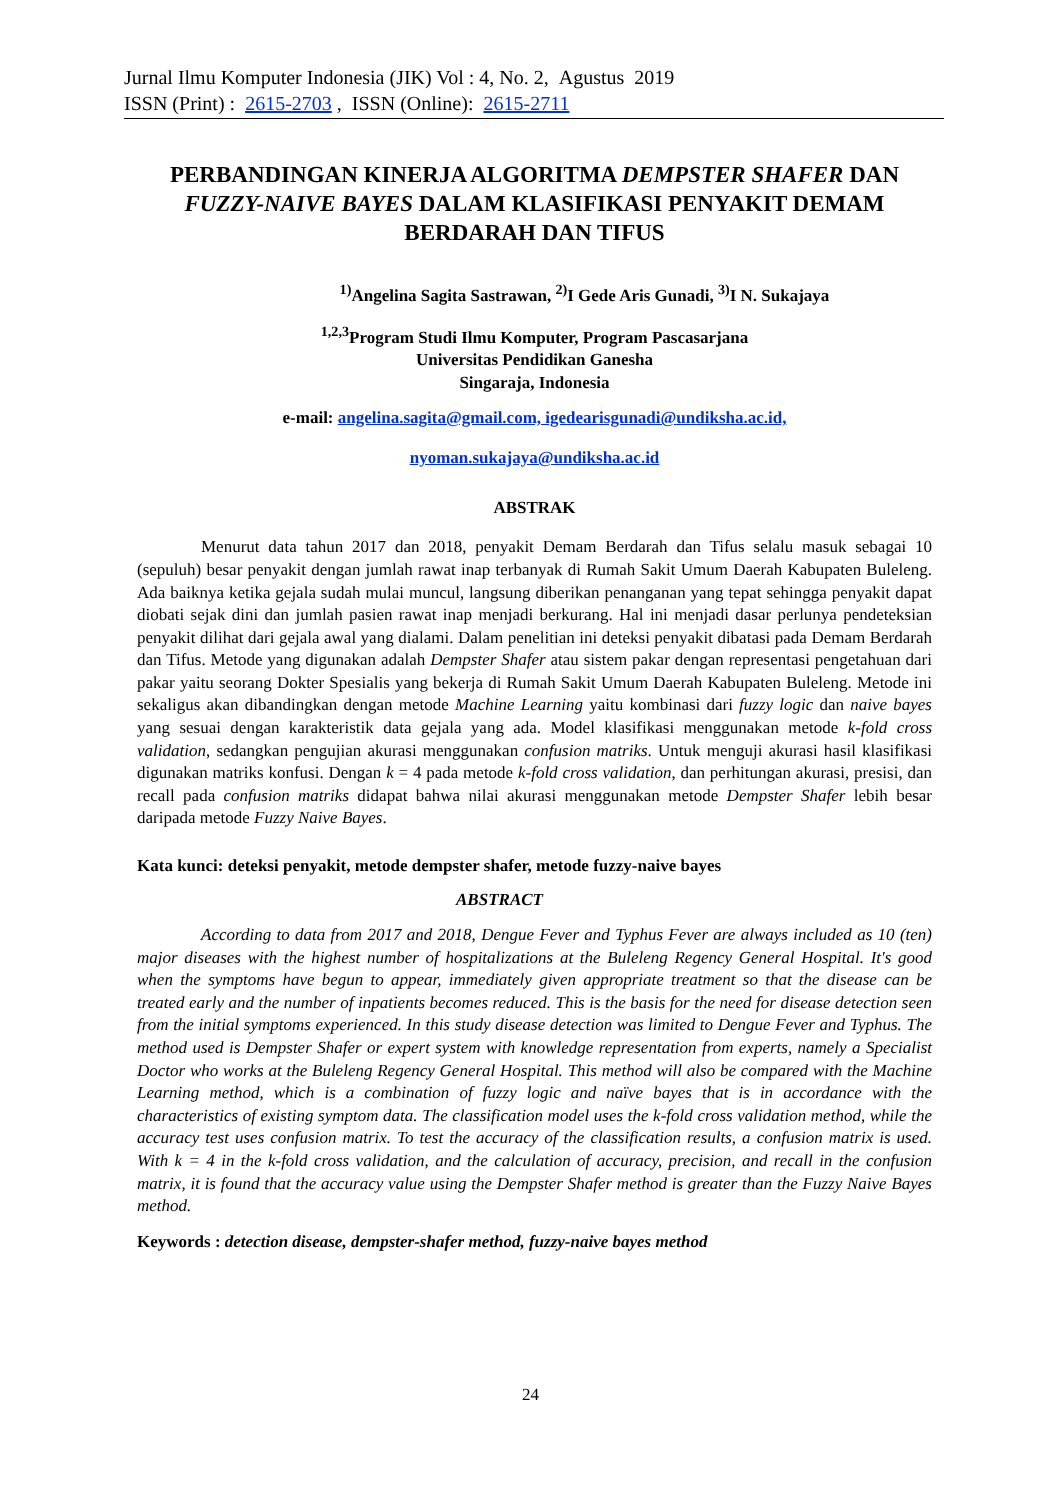Jurnal Ilmu Komputer Indonesia (JIK) Vol : 4, No. 2, Agustus 2019
ISSN (Print) : 2615-2703 , ISSN (Online): 2615-2711
PERBANDINGAN KINERJA ALGORITMA DEMPSTER SHAFER DAN FUZZY-NAIVE BAYES DALAM KLASIFIKASI PENYAKIT DEMAM BERDARAH DAN TIFUS
<sup>1)</sup> Angelina Sagita Sastrawan, <sup>2)</sup>I Gede Aris Gunadi, <sup>3)</sup>I N. Sukajaya
<sup>1,2,3</sup>Program Studi Ilmu Komputer, Program Pascasarjana
Universitas Pendidikan Ganesha
Singaraja, Indonesia
e-mail: angelina.sagita@gmail.com, igedearisgunadi@undiksha.ac.id,
nyoman.sukajaya@undiksha.ac.id
ABSTRAK
Menurut data tahun 2017 dan 2018, penyakit Demam Berdarah dan Tifus selalu masuk sebagai 10 (sepuluh) besar penyakit dengan jumlah rawat inap terbanyak di Rumah Sakit Umum Daerah Kabupaten Buleleng. Ada baiknya ketika gejala sudah mulai muncul, langsung diberikan penanganan yang tepat sehingga penyakit dapat diobati sejak dini dan jumlah pasien rawat inap menjadi berkurang. Hal ini menjadi dasar perlunya pendeteksian penyakit dilihat dari gejala awal yang dialami. Dalam penelitian ini deteksi penyakit dibatasi pada Demam Berdarah dan Tifus. Metode yang digunakan adalah Dempster Shafer atau sistem pakar dengan representasi pengetahuan dari pakar yaitu seorang Dokter Spesialis yang bekerja di Rumah Sakit Umum Daerah Kabupaten Buleleng. Metode ini sekaligus akan dibandingkan dengan metode Machine Learning yaitu kombinasi dari fuzzy logic dan naive bayes yang sesuai dengan karakteristik data gejala yang ada. Model klasifikasi menggunakan metode k-fold cross validation, sedangkan pengujian akurasi menggunakan confusion matriks. Untuk menguji akurasi hasil klasifikasi digunakan matriks konfusi. Dengan k = 4 pada metode k-fold cross validation, dan perhitungan akurasi, presisi, dan recall pada confusion matriks didapat bahwa nilai akurasi menggunakan metode Dempster Shafer lebih besar daripada metode Fuzzy Naive Bayes.
Kata kunci: deteksi penyakit, metode dempster shafer, metode fuzzy-naive bayes
ABSTRACT
According to data from 2017 and 2018, Dengue Fever and Typhus Fever are always included as 10 (ten) major diseases with the highest number of hospitalizations at the Buleleng Regency General Hospital. It's good when the symptoms have begun to appear, immediately given appropriate treatment so that the disease can be treated early and the number of inpatients becomes reduced. This is the basis for the need for disease detection seen from the initial symptoms experienced. In this study disease detection was limited to Dengue Fever and Typhus. The method used is Dempster Shafer or expert system with knowledge representation from experts, namely a Specialist Doctor who works at the Buleleng Regency General Hospital. This method will also be compared with the Machine Learning method, which is a combination of fuzzy logic and naïve bayes that is in accordance with the characteristics of existing symptom data. The classification model uses the k-fold cross validation method, while the accuracy test uses confusion matrix. To test the accuracy of the classification results, a confusion matrix is used. With k = 4 in the k-fold cross validation, and the calculation of accuracy, precision, and recall in the confusion matrix, it is found that the accuracy value using the Dempster Shafer method is greater than the Fuzzy Naive Bayes method.
Keywords : detection disease, dempster-shafer method, fuzzy-naive bayes method
24